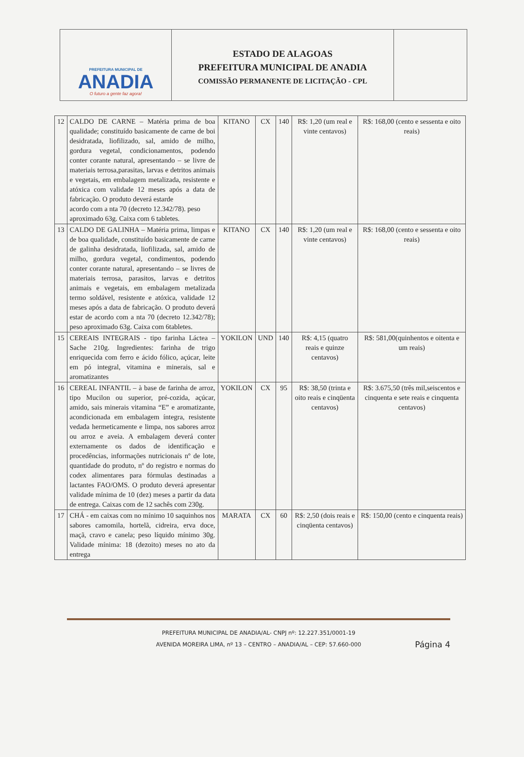PREFEITURA MUNICIPAL DE
ANADIA
O futuro a gente faz agora!
ESTADO DE ALAGOAS
PREFEITURA MUNICIPAL DE ANADIA
COMISSÃO PERMANENTE DE LICITAÇÃO - CPL
| 12 | CALDO DE CARNE – Matéria prima de boa qualidade; constituído basicamente de carne de boi desidratada, liofilizado, sal, amido de milho, gordura vegetal, condicionamentos, podendo conter corante natural, apresentando – se livre de materiais terrosa,parasitas, larvas e detritos animais e vegetais, em embalagem metalizada, resistente e atóxica com validade 12 meses após a data de fabricação. O produto deverá estarde acordo com a nta 70 (decreto 12.342/78). peso aproximado 63g. Caixa com 6 tabletes. | KITANO | CX | 140 | R$: 1,20 (um real e vinte centavos) | R$: 168,00 (cento e sessenta e oito reais) |
| 13 | CALDO DE GALINHA – Matéria prima, limpas e de boa qualidade, constituído basicamente de carne de galinha desidratada, liofilizada, sal, amido de milho, gordura vegetal, condimentos, podendo conter corante natural, apresentando – se livres de materiais terrosa, parasitos, larvas e detritos animais e vegetais, em embalagem metalizada termo soldável, resistente e atóxica, validade 12 meses após a data de fabricação. O produto deverá estar de acordo com a nta 70 (decreto 12.342/78); peso aproximado 63g. Caixa com 6tabletes. | KITANO | CX | 140 | R$: 1,20 (um real e vinte centavos) | R$: 168,00 (cento e sessenta e oito reais) |
| 15 | CEREAIS INTEGRAIS - tipo farinha Láctea – Sache 210g. Ingredientes: farinha de trigo enriquecida com ferro e ácido fólico, açúcar, leite em pó integral, vitamina e minerais, sal e aromatizantes | YOKILON | UND | 140 | R$: 4,15 (quatro reais e quinze centavos) | R$: 581,00(quinhentos e oitenta e um reais) |
| 16 | CEREAL INFANTIL – à base de farinha de arroz, tipo Mucilon ou superior, pré-cozida, açúcar, amido, sais minerais vitamina “E” e aromatizante, acondicionada em embalagem íntegra, resistente vedada hermeticamente e limpa, nos sabores arroz ou arroz e aveia. A embalagem deverá conter externamente os dados de identificação e procedências, informações nutricionais nº de lote, quantidade do produto, nº do registro e normas do codex alimentares para fórmulas destinadas a lactantes FAO/OMS. O produto deverá apresentar validade mínima de 10 (dez) meses a partir da data de entrega. Caixas com de 12 sachês com 230g. | YOKILON | CX | 95 | R$: 38,50 (trinta e oito reais e cinqüenta centavos) | R$: 3.675,50 (três mil,seiscentos e cinquenta e sete reais e cinquenta centavos) |
| 17 | CHÁ - em caixas com no mínimo 10 saquinhos nos sabores camomila, hortelã, cidreira, erva doce, maçã, cravo e canela; peso líquido mínimo 30g. Validade mínima: 18 (dezoito) meses no ato da entrega | MARATA | CX | 60 | R$: 2,50 (dois reais e cinqüenta centavos) | R$: 150,00 (cento e cinquenta reais) |
PREFEITURA MUNICIPAL DE ANADIA/AL- CNPJ nº: 12.227.351/0001-19
AVENIDA MOREIRA LIMA, nº 13 – CENTRO – ANADIA/AL – CEP: 57.660-000
Página 4